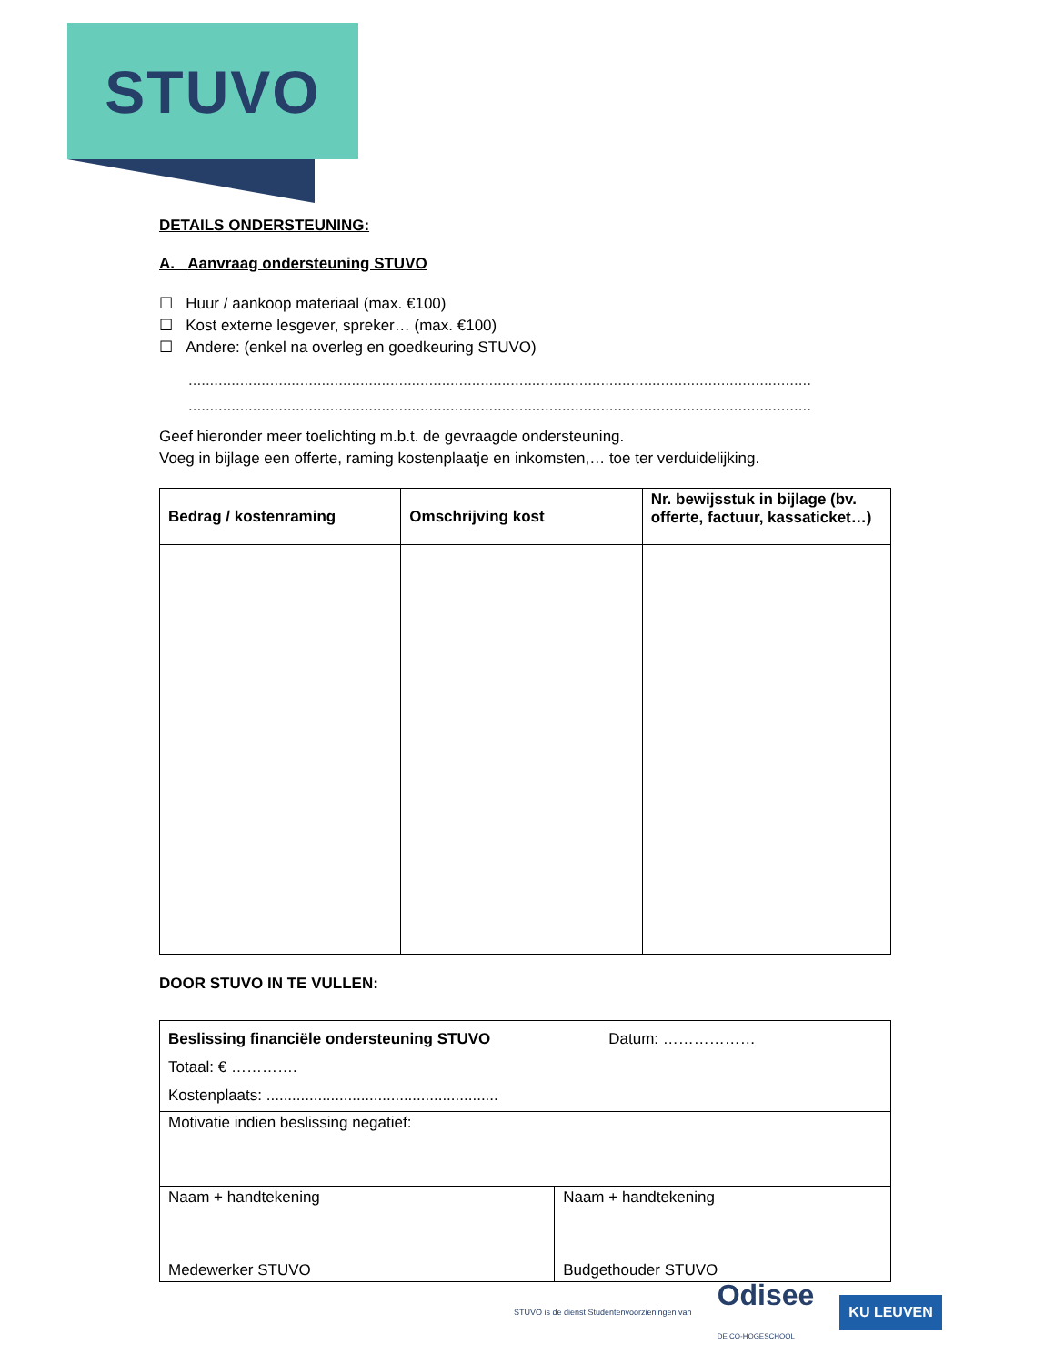STUVO
DETAILS ONDERSTEUNING:
A. Aanvraag ondersteuning STUVO
☐ Huur / aankoop materiaal (max. €100)
☐ Kost externe lesgever, spreker… (max. €100)
☐ Andere: (enkel na overleg en goedkeuring STUVO)
.................................................................................................................................................
.................................................................................................................................................
Geef hieronder meer toelichting m.b.t. de gevraagde ondersteuning.
Voeg in bijlage een offerte, raming kostenplaatje en inkomsten,… toe ter verduidelijking.
| Bedrag / kostenraming | Omschrijving kost | Nr. bewijsstuk in bijlage (bv. offerte, factuur, kassaticket…) |
| --- | --- | --- |
DOOR STUVO IN TE VULLEN:
| Beslissing financiële ondersteuning STUVO Datum: ……………… Totaal: € …………. Kostenplaats: ...................................................... | |
| Motivatie indien beslissing negatief: | |
| Naam + handtekening Medewerker STUVO | Naam + handtekening Budgethouder STUVO |
STUVO is de dienst Studentenvoorzieningen van Odisee
DE CO-HOGESCHOOL KU LEUVEN